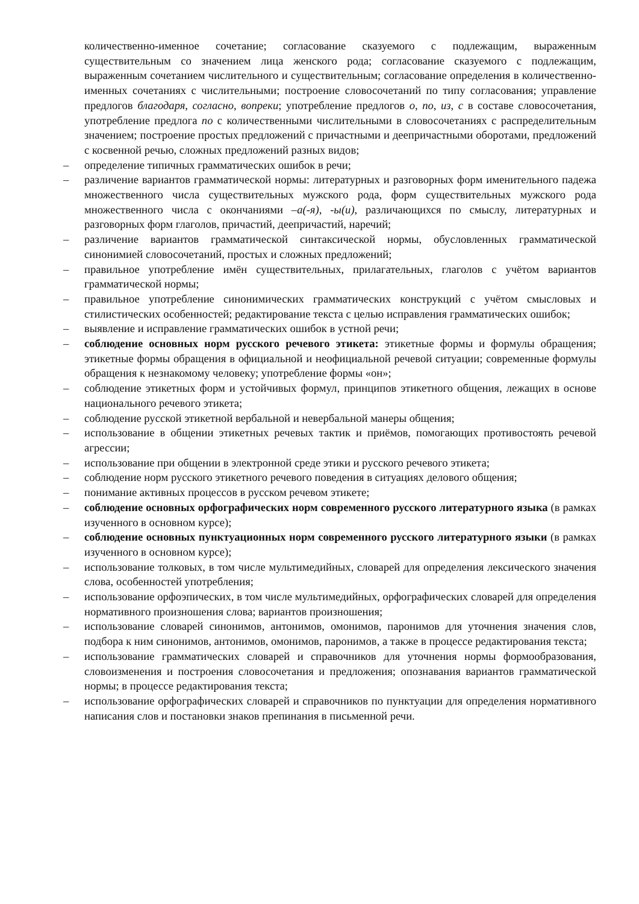количественно-именное сочетание; согласование сказуемого с подлежащим, выраженным существительным со значением лица женского рода; согласование сказуемого с подлежащим, выраженным сочетанием числительного и существительным; согласование определения в количественно-именных сочетаниях с числительными; построение словосочетаний по типу согласования; управление предлогов благодаря, согласно, вопреки; употребление предлогов о, по, из, с в составе словосочетания, употребление предлога по с количественными числительными в словосочетаниях с распределительным значением; построение простых предложений с причастными и деепричастными оборотами, предложений с косвенной речью, сложных предложений разных видов;
– определение типичных грамматических ошибок в речи;
– различение вариантов грамматической нормы: литературных и разговорных форм именительного падежа множественного числа существительных мужского рода, форм существительных мужского рода множественного числа с окончаниями –а(-я), -ы(и), различающихся по смыслу, литературных и разговорных форм глаголов, причастий, деепричастий, наречий;
– различение вариантов грамматической синтаксической нормы, обусловленных грамматической синонимией словосочетаний, простых и сложных предложений;
– правильное употребление имён существительных, прилагательных, глаголов с учётом вариантов грамматической нормы;
– правильное употребление синонимических грамматических конструкций с учётом смысловых и стилистических особенностей; редактирование текста с целью исправления грамматических ошибок;
– выявление и исправление грамматических ошибок в устной речи;
– соблюдение основных норм русского речевого этикета: этикетные формы и формулы обращения; этикетные формы обращения в официальной и неофициальной речевой ситуации; современные формулы обращения к незнакомому человеку; употребление формы «он»;
– соблюдение этикетных форм и устойчивых формул, принципов этикетного общения, лежащих в основе национального речевого этикета;
– соблюдение русской этикетной вербальной и невербальной манеры общения;
– использование в общении этикетных речевых тактик и приёмов, помогающих противостоять речевой агрессии;
– использование при общении в электронной среде этики и русского речевого этикета;
– соблюдение норм русского этикетного речевого поведения в ситуациях делового общения;
– понимание активных процессов в русском речевом этикете;
– соблюдение основных орфографических норм современного русского литературного языка (в рамках изученного в основном курсе);
– соблюдение основных пунктуационных норм современного русского литературного языки (в рамках изученного в основном курсе);
– использование толковых, в том числе мультимедийных, словарей для определения лексического значения слова, особенностей употребления;
– использование орфоэпических, в том числе мультимедийных, орфографических словарей для определения нормативного произношения слова; вариантов произношения;
– использование словарей синонимов, антонимов, омонимов, паронимов для уточнения значения слов, подбора к ним синонимов, антонимов, омонимов, паронимов, а также в процессе редактирования текста;
– использование грамматических словарей и справочников для уточнения нормы формообразования, словоизменения и построения словосочетания и предложения; опознавания вариантов грамматической нормы; в процессе редактирования текста;
– использование орфографических словарей и справочников по пунктуации для определения нормативного написания слов и постановки знаков препинания в письменной речи.